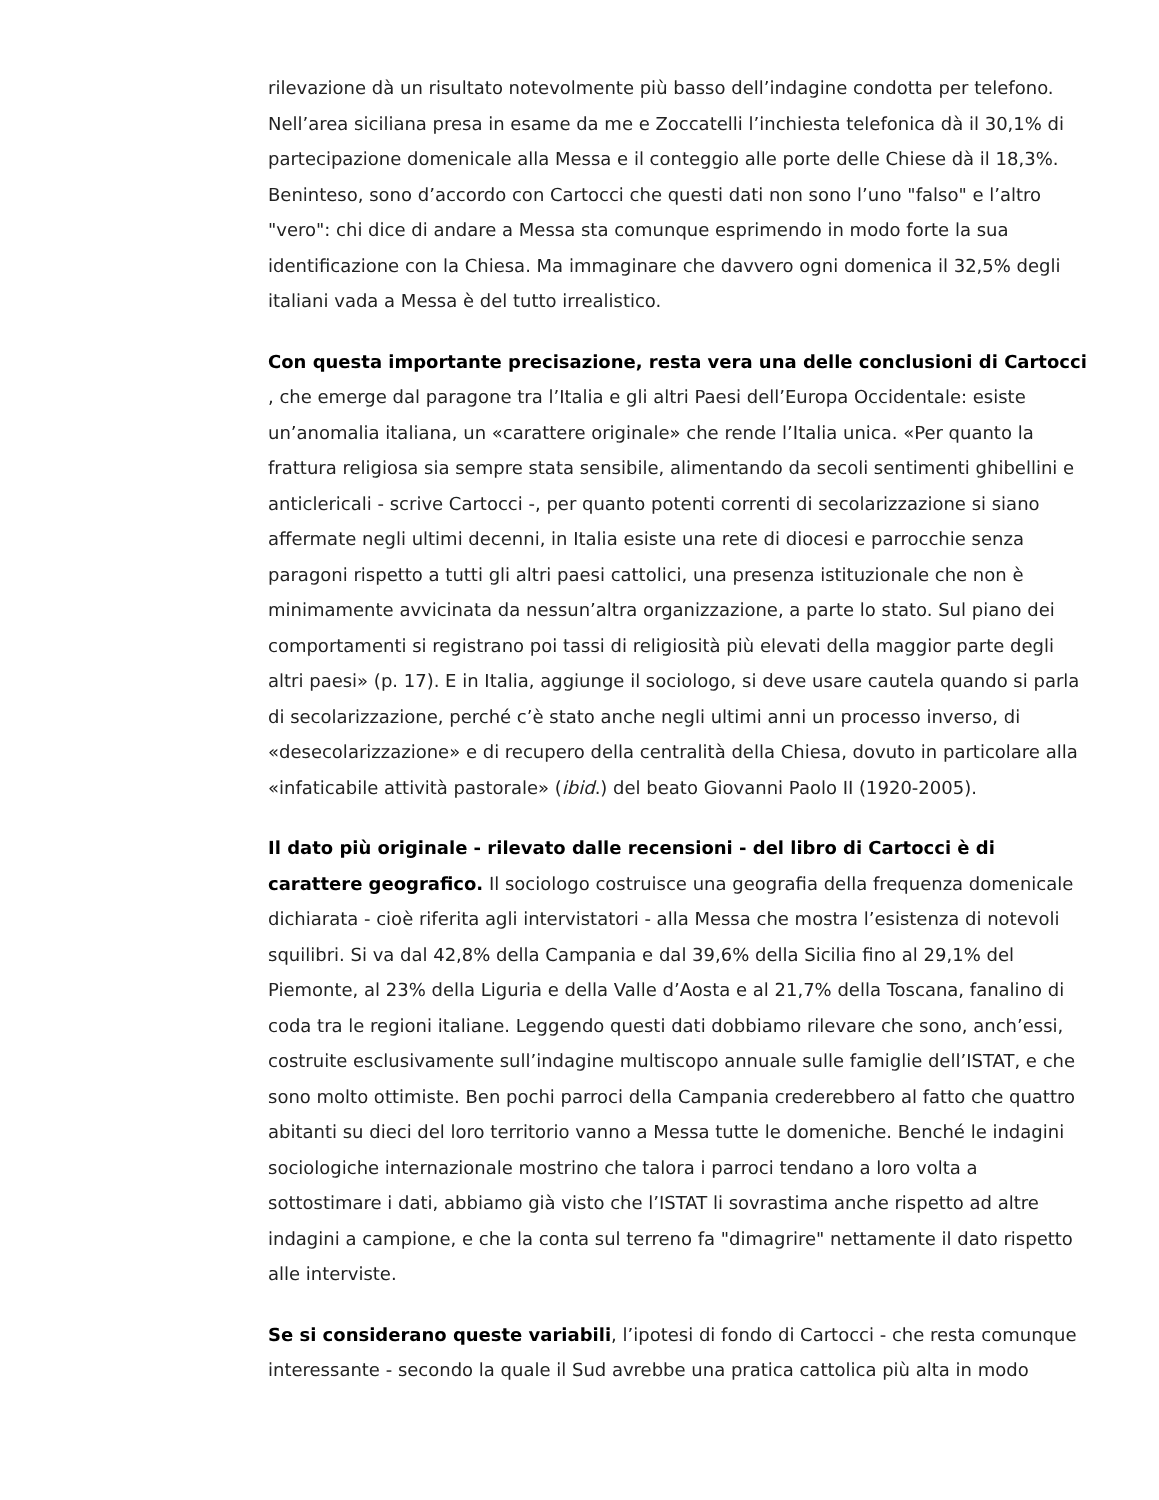rilevazione dà un risultato notevolmente più basso dell’indagine condotta per telefono. Nell’area siciliana presa in esame da me e Zoccatelli l’inchiesta telefonica dà il 30,1% di partecipazione domenicale alla Messa e il conteggio alle porte delle Chiese dà il 18,3%. Beninteso, sono d’accordo con Cartocci che questi dati non sono l’uno "falso" e l’altro "vero": chi dice di andare a Messa sta comunque esprimendo in modo forte la sua identificazione con la Chiesa. Ma immaginare che davvero ogni domenica il 32,5% degli italiani vada a Messa è del tutto irrealistico.
Con questa importante precisazione, resta vera una delle conclusioni di Cartocci , che emerge dal paragone tra l’Italia e gli altri Paesi dell’Europa Occidentale: esiste un’anomalia italiana, un «carattere originale» che rende l’Italia unica. «Per quanto la frattura religiosa sia sempre stata sensibile, alimentando da secoli sentimenti ghibellini e anticlericali - scrive Cartocci -, per quanto potenti correnti di secolarizzazione si siano affermate negli ultimi decenni, in Italia esiste una rete di diocesi e parrocchie senza paragoni rispetto a tutti gli altri paesi cattolici, una presenza istituzionale che non è minimamente avvicinata da nessun’altra organizzazione, a parte lo stato. Sul piano dei comportamenti si registrano poi tassi di religiosità più elevati della maggior parte degli altri paesi» (p. 17). E in Italia, aggiunge il sociologo, si deve usare cautela quando si parla di secolarizzazione, perché c’è stato anche negli ultimi anni un processo inverso, di «desecolarizzazione» e di recupero della centralità della Chiesa, dovuto in particolare alla «infaticabile attività pastorale» (ibid.) del beato Giovanni Paolo II (1920-2005).
Il dato più originale - rilevato dalle recensioni - del libro di Cartocci è di carattere geografico. Il sociologo costruisce una geografia della frequenza domenicale dichiarata - cioè riferita agli intervistatori - alla Messa che mostra l’esistenza di notevoli squilibri. Si va dal 42,8% della Campania e dal 39,6% della Sicilia fino al 29,1% del Piemonte, al 23% della Liguria e della Valle d’Aosta e al 21,7% della Toscana, fanalino di coda tra le regioni italiane. Leggendo questi dati dobbiamo rilevare che sono, anch’essi, costruite esclusivamente sull’indagine multiscopo annuale sulle famiglie dell’ISTAT, e che sono molto ottimiste. Ben pochi parroci della Campania crederebbero al fatto che quattro abitanti su dieci del loro territorio vanno a Messa tutte le domeniche. Benché le indagini sociologiche internazionale mostrino che talora i parroci tendano a loro volta a sottostimare i dati, abbiamo già visto che l’ISTAT li sovrastima anche rispetto ad altre indagini a campione, e che la conta sul terreno fa "dimagrire" nettamente il dato rispetto alle interviste.
Se si considerano queste variabili, l’ipotesi di fondo di Cartocci - che resta comunque interessante - secondo la quale il Sud avrebbe una pratica cattolica più alta in modo